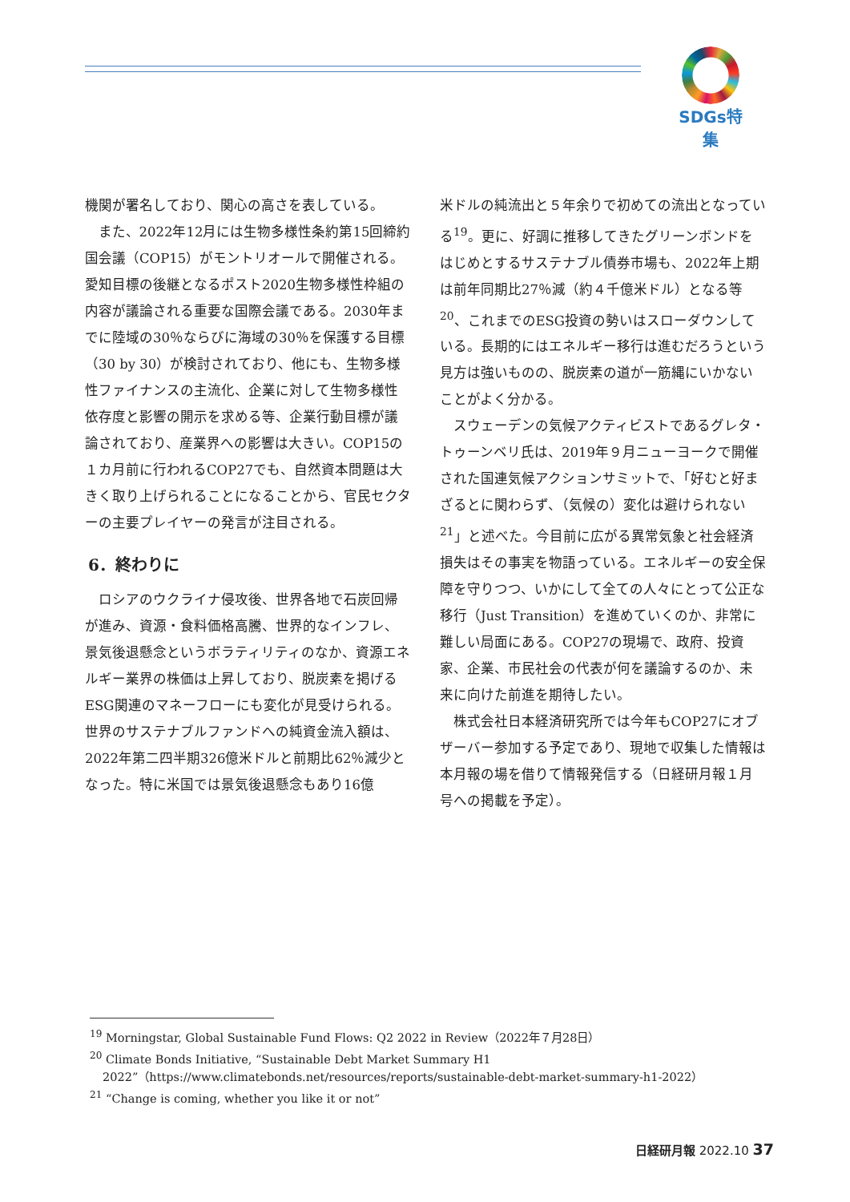SDGs特集
機関が署名しており、関心の高さを表している。
また、2022年12月には生物多様性条約第15回締約国会議（COP15）がモントリオールで開催される。愛知目標の後継となるポスト2020生物多様性枠組の内容が議論される重要な国際会議である。2030年までに陸域の30％ならびに海域の30％を保護する目標（30 by 30）が検討されており、他にも、生物多様性ファイナンスの主流化、企業に対して生物多様性依存度と影響の開示を求める等、企業行動目標が議論されており、産業界への影響は大きい。COP15の１カ月前に行われるCOP27でも、自然資本問題は大きく取り上げられることになることから、官民セクターの主要プレイヤーの発言が注目される。
6．終わりに
ロシアのウクライナ侵攻後、世界各地で石炭回帰が進み、資源・食料価格高騰、世界的なインフレ、景気後退懸念というボラティリティのなか、資源エネルギー業界の株価は上昇しており、脱炭素を掲げるESG関連のマネーフローにも変化が見受けられる。世界のサステナブルファンドへの純資金流入額は、2022年第二四半期326億米ドルと前期比62％減少となった。特に米国では景気後退懸念もあり16億
米ドルの純流出と５年余りで初めての流出となっている<sup>19</sup>。更に、好調に推移してきたグリーンボンドをはじめとするサステナブル債券市場も、2022年上期は前年同期比27％減（約４千億米ドル）となる等<sup>20</sup>、これまでのESG投資の勢いはスローダウンしている。長期的にはエネルギー移行は進むだろうという見方は強いものの、脱炭素の道が一筋縄にいかないことがよく分かる。
スウェーデンの気候アクティビストであるグレタ・トゥーンベリ氏は、2019年９月ニューヨークで開催された国連気候アクションサミットで、「好むと好まざるとに関わらず、（気候の）変化は避けられない<sup>21</sup>」と述べた。今目前に広がる異常気象と社会経済損失はその事実を物語っている。エネルギーの安全保障を守りつつ、いかにして全ての人々にとって公正な移行（Just Transition）を進めていくのか、非常に難しい局面にある。COP27の現場で、政府、投資家、企業、市民社会の代表が何を議論するのか、未来に向けた前進を期待したい。
株式会社日本経済研究所では今年もCOP27にオブザーバー参加する予定であり、現地で収集した情報は本月報の場を借りて情報発信する（日経研月報１月号への掲載を予定）。
<sup>19</sup> Morningstar, Global Sustainable Fund Flows: Q2 2022 in Review（2022年７月28日）
<sup>20</sup> Climate Bonds Initiative, “Sustainable Debt Market Summary H1 2022”（https://www.climatebonds.net/resources/reports/sustainable-debt-market-summary-h1-2022）
<sup>21</sup> “Change is coming, whether you like it or not”
日経研月報 2022.10 37